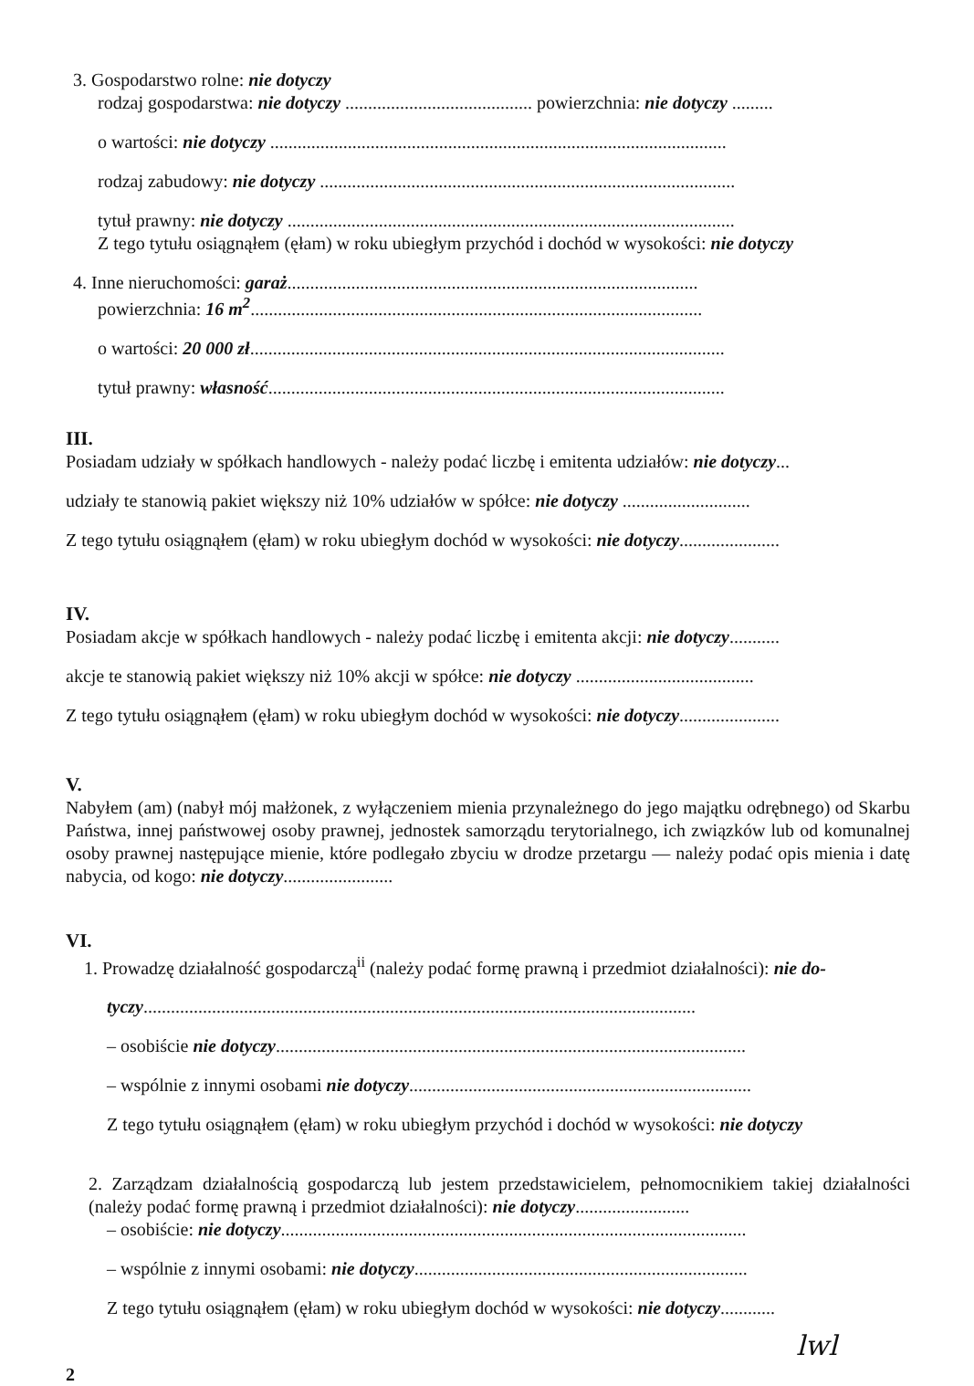3. Gospodarstwo rolne: nie dotyczy
rodzaj gospodarstwa: nie dotyczy ......................................... powierzchnia: nie dotyczy .........
o wartości: nie dotyczy ....................................................................................................
rodzaj zabudowy: nie dotyczy ...........................................................................................
tytuł prawny: nie dotyczy ..................................................................................................
Z tego tytułu osiągnąłem (ęłam) w roku ubiegłym przychód i dochód w wysokości: nie dotyczy
4. Inne nieruchomości: garaż..........................................................................................
powierzchnia: 16 m<sup>2</sup>...................................................................................................
o wartości: 20 000 zł........................................................................................................
tytuł prawny: własność....................................................................................................
III.
Posiadam udziały w spółkach handlowych - należy podać liczbę i emitenta udziałów: nie dotyczy...
udziały te stanowią pakiet większy niż 10% udziałów w spółce: nie dotyczy ............................
Z tego tytułu osiągnąłem (ęłam) w roku ubiegłym dochód w wysokości: nie dotyczy......................
IV.
Posiadam akcje w spółkach handlowych - należy podać liczbę i emitenta akcji: nie dotyczy...........
akcje te stanowią pakiet większy niż 10% akcji w spółce: nie dotyczy .......................................
Z tego tytułu osiągnąłem (ęłam) w roku ubiegłym dochód w wysokości: nie dotyczy......................
V.
Nabyłem (am) (nabył mój małżonek, z wyłączeniem mienia przynależnego do jego majątku odrębnego) od Skarbu Państwa, innej państwowej osoby prawnej, jednostek samorządu terytorialnego, ich związków lub od komunalnej osoby prawnej następujące mienie, które podlegało zbyciu w drodze przetargu — należy podać opis mienia i datę nabycia, od kogo: nie dotyczy........................
VI.
1. Prowadzę działalność gospodarczą<sup>ii</sup> (należy podać formę prawną i przedmiot działalności): nie do-
tyczy.........................................................................................................................
– osobiście nie dotyczy.......................................................................................................
– wspólnie z innymi osobami nie dotyczy...........................................................................
Z tego tytułu osiągnąłem (ęłam) w roku ubiegłym przychód i dochód w wysokości: nie dotyczy
2. Zarządzam działalnością gospodarczą lub jestem przedstawicielem, pełnomocnikiem takiej działalności (należy podać formę prawną i przedmiot działalności): nie dotyczy.........................
– osobiście: nie dotyczy......................................................................................................
– wspólnie z innymi osobami: nie dotyczy.........................................................................
Z tego tytułu osiągnąłem (ęłam) w roku ubiegłym dochód w wysokości: nie dotyczy............
lwl
2